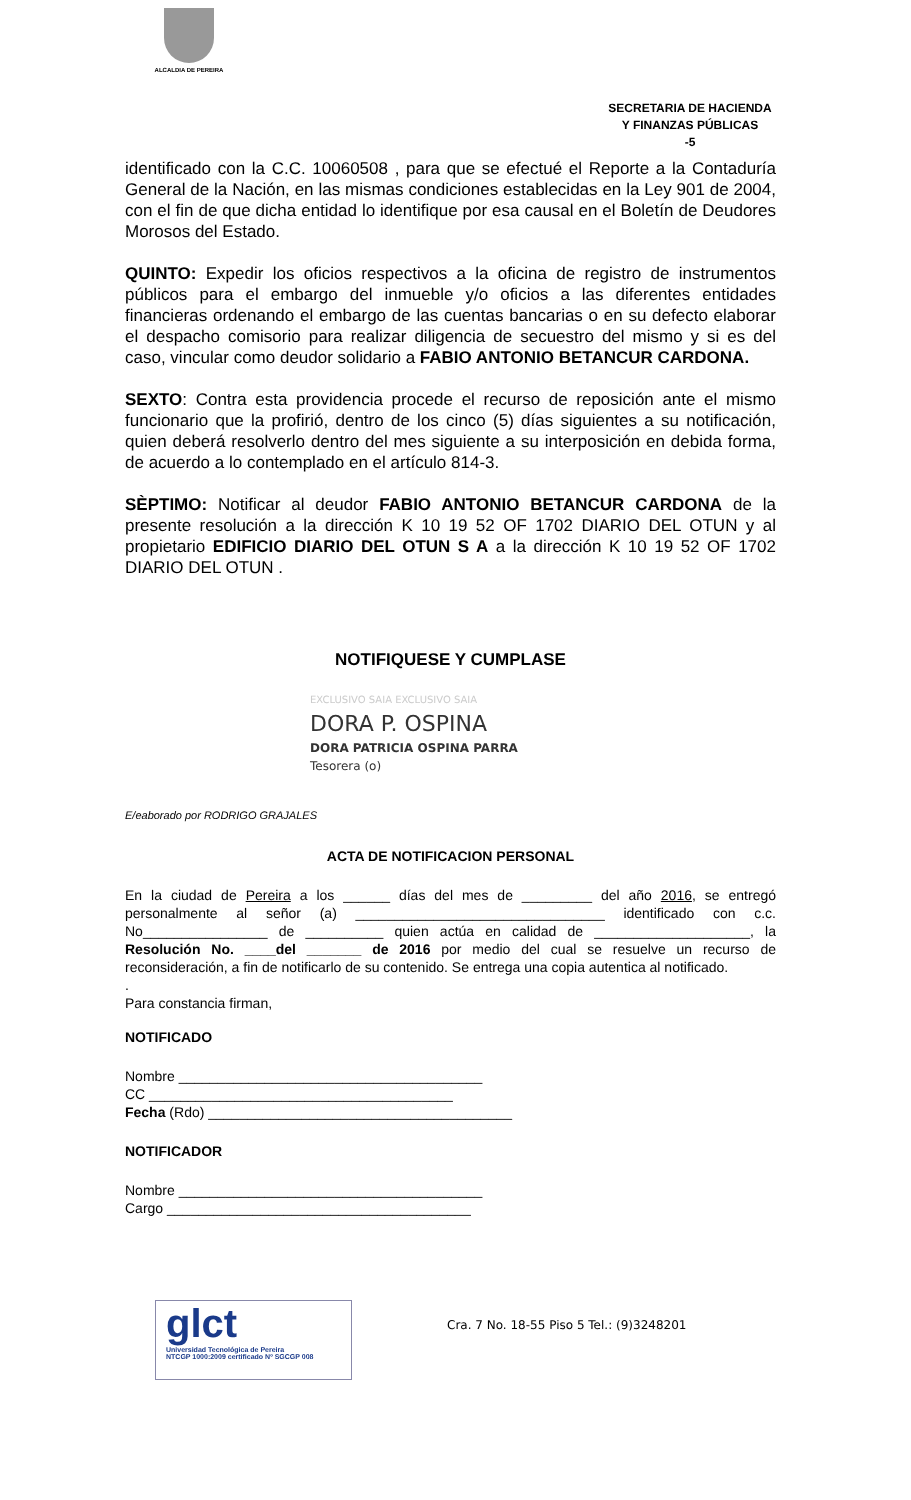ALCALDIA DE PEREIRA
SECRETARIA DE HACIENDA
Y FINANZAS PÚBLICAS
-5
identificado con la C.C. 10060508 , para que se efectué el Reporte a la Contaduría General de la Nación, en las mismas condiciones establecidas en la Ley 901 de 2004, con el fin de que dicha entidad lo identifique por esa causal en el Boletín de Deudores Morosos del Estado.
QUINTO: Expedir los oficios respectivos a la oficina de registro de instrumentos públicos para el embargo del inmueble y/o oficios a las diferentes entidades financieras ordenando el embargo de las cuentas bancarias o en su defecto elaborar el despacho comisorio para realizar diligencia de secuestro del mismo y si es del caso, vincular como deudor solidario a FABIO ANTONIO BETANCUR CARDONA.
SEXTO: Contra esta providencia procede el recurso de reposición ante el mismo funcionario que la profirió, dentro de los cinco (5) días siguientes a su notificación, quien deberá resolverlo dentro del mes siguiente a su interposición en debida forma, de acuerdo a lo contemplado en el artículo 814-3.
SÈPTIMO: Notificar al deudor FABIO ANTONIO BETANCUR CARDONA de la presente resolución a la dirección K 10 19 52 OF 1702 DIARIO DEL OTUN y al propietario EDIFICIO DIARIO DEL OTUN S A a la dirección K 10 19 52 OF 1702 DIARIO DEL OTUN .
NOTIFIQUESE Y CUMPLASE
EXCLUSIVO SAIA EXCLUSIVO SAIA
DORA P. OSPINA
DORA PATRICIA OSPINA PARRA
Tesorera (o)
E/eaborado por RODRIGO GRAJALES
ACTA DE NOTIFICACION PERSONAL
En la ciudad de Pereira a los ______ días del mes de _________ del año 2016, se entregó personalmente al señor (a) ________________________________ identificado con c.c. No________________ de __________ quien actúa en calidad de ____________________, la Resolución No. ____del _______ de 2016 por medio del cual se resuelve un recurso de reconsideración, a fin de notificarlo de su contenido. Se entrega una copia autentica al notificado.
.
Para constancia firman,
NOTIFICADO
Nombre _______________________________________
CC _______________________________________
Fecha (Rdo) _______________________________________
NOTIFICADOR
Nombre _______________________________________
Cargo _______________________________________
glct
Universidad Tecnológica de Pereira
NTCGP 1000:2009 certificado Nº SGCGP 008
Cra. 7 No. 18-55 Piso 5 Tel.: (9)3248201